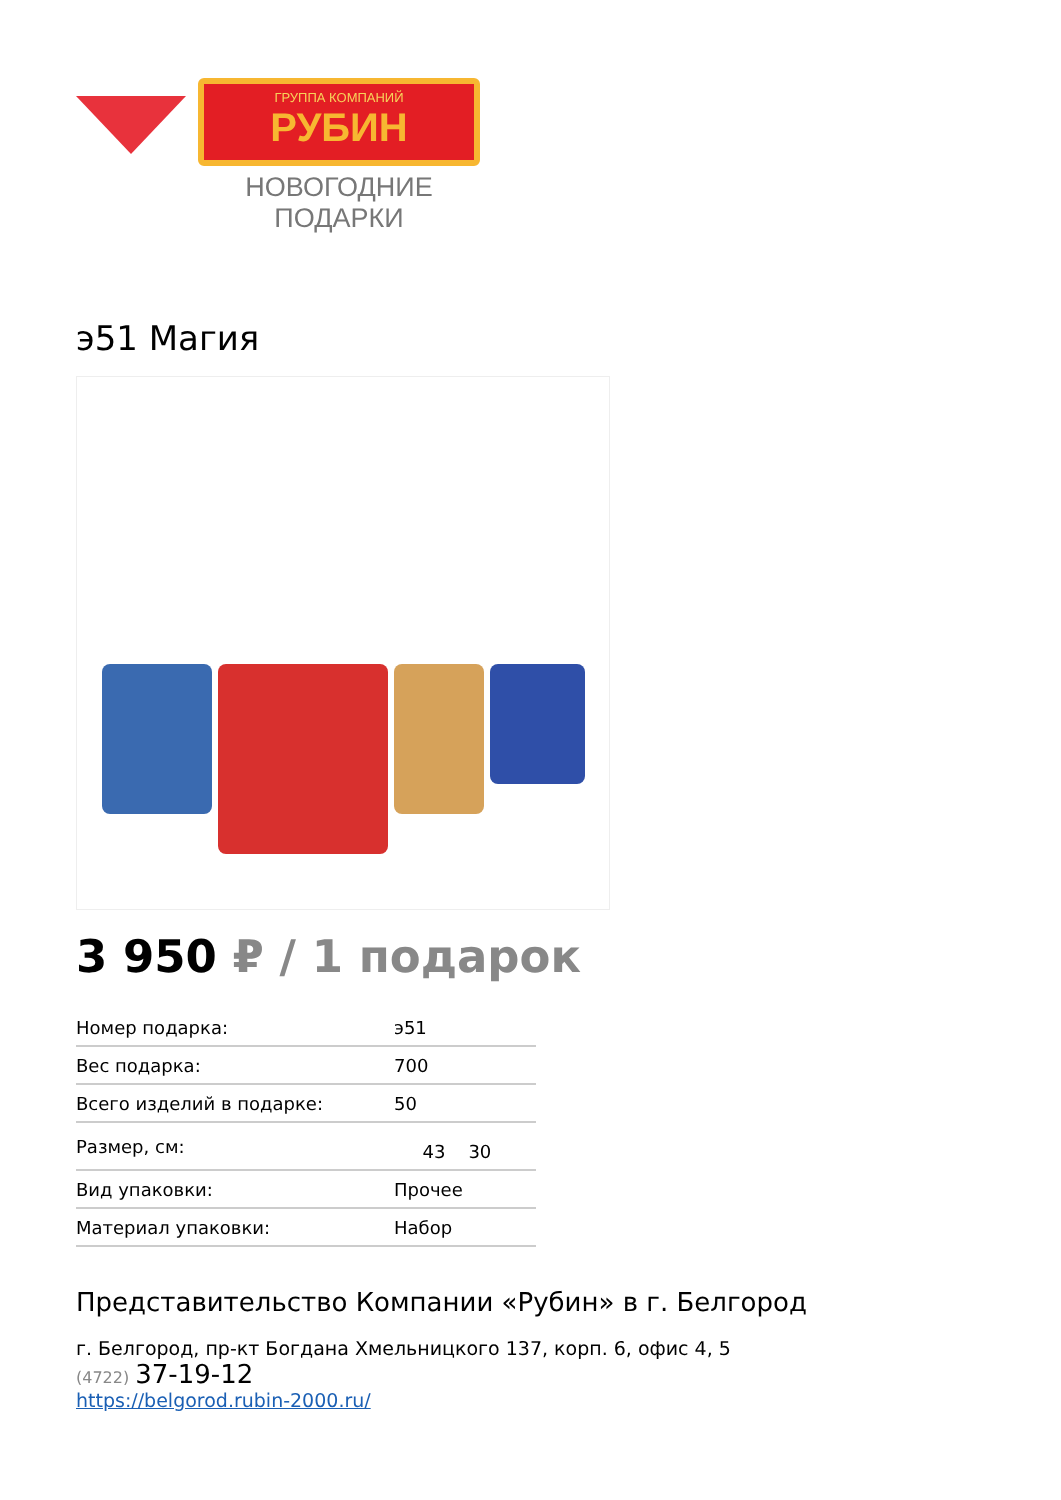ГРУППА КОМПАНИЙ
РУБИН
НОВОГОДНИЕ ПОДАРКИ
э51 Магия
3 950 ₽ / 1 подарок
| Номер подарка: | э51 |
| Вес подарка: | 700 |
| Всего изделий в подарке: | 50 |
| Размер, см: | 43 30 |
| Вид упаковки: | Прочее |
| Материал упаковки: | Набор |
Представительство Компании «Рубин» в г. Белгород
г. Белгород, пр-кт Богдана Хмельницкого 137, корп. 6, офис 4, 5
(4722) 37-19-12
https://belgorod.rubin-2000.ru/